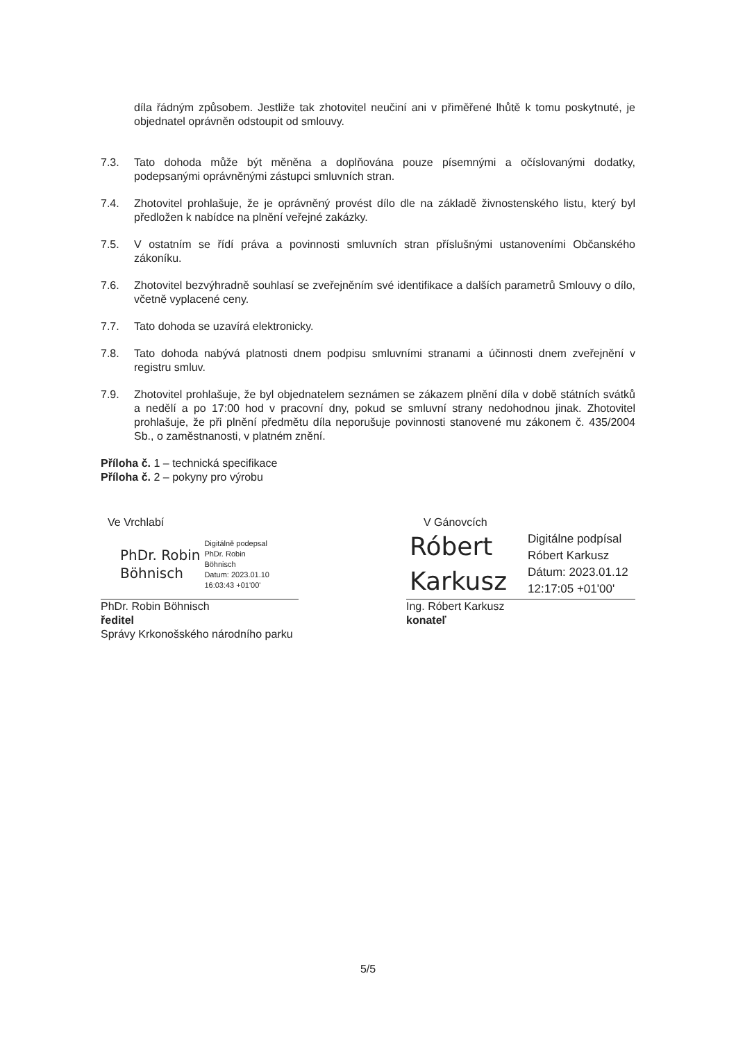díla řádným způsobem. Jestliže tak zhotovitel neučiní ani v přiměřené lhůtě k tomu poskytnuté, je objednatel oprávněn odstoupit od smlouvy.
7.3. Tato dohoda může být měněna a doplňována pouze písemnými a očíslovanými dodatky, podepsanými oprávněnými zástupci smluvních stran.
7.4. Zhotovitel prohlašuje, že je oprávněný provést dílo dle na základě živnostenského listu, který byl předložen k nabídce na plnění veřejné zakázky.
7.5. V ostatním se řídí práva a povinnosti smluvních stran příslušnými ustanoveními Občanského zákoníku.
7.6. Zhotovitel bezvýhradně souhlasí se zveřejněním své identifikace a dalších parametrů Smlouvy o dílo, včetně vyplacené ceny.
7.7. Tato dohoda se uzavírá elektronicky.
7.8. Tato dohoda nabývá platnosti dnem podpisu smluvními stranami a účinnosti dnem zveřejnění v registru smluv.
7.9. Zhotovitel prohlašuje, že byl objednatelem seznámen se zákazem plnění díla v době státních svátků a nedělí a po 17:00 hod v pracovní dny, pokud se smluvní strany nedohodnou jinak. Zhotovitel prohlašuje, že při plnění předmětu díla neporušuje povinnosti stanovené mu zákonem č. 435/2004 Sb., o zaměstnanosti, v platném znění.
Příloha č. 1 – technická specifikace
Příloha č. 2 – pokyny pro výrobu
Ve Vrchlabí
PhDr. Robin
Böhnisch
Digitálně podepsal
PhDr. Robin
Böhnisch
Datum: 2023.01.10
16:03:43 +01'00'
PhDr. Robin Böhnisch
ředitel
Správy Krkonošského národního parku
V Gánovcích
Róbert
Karkusz
Digitálne podpísal
Róbert Karkusz
Dátum: 2023.01.12
12:17:05 +01'00'
Ing. Róbert Karkusz
konateľ
5/5